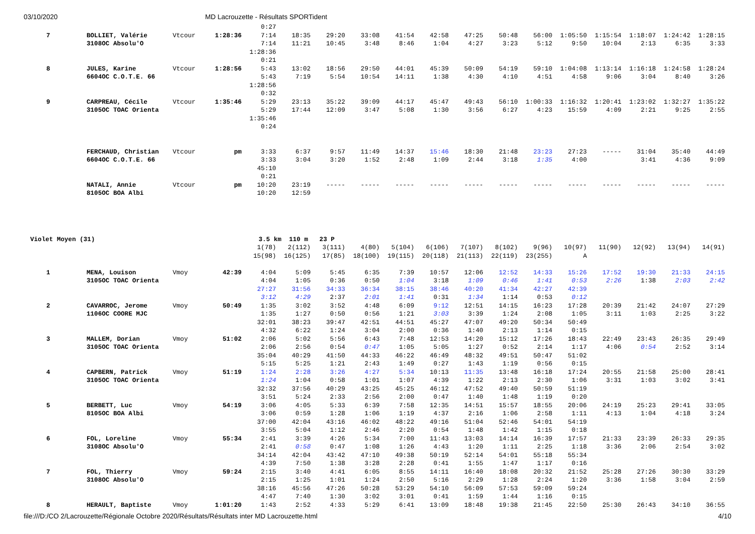03/10/2020 MD Lacrouzette - Résultats SPORTident
| | | | | 0:27 | | | | | | | | | | | | | |
| 7 | BOLLIET, Valérie | Vtcour | 1:28:36 | 7:14 | 18:35 | 29:20 | 33:08 | 41:54 | 42:58 | 47:25 | 50:48 | 56:00 | 1:05:50 | 1:15:54 | 1:18:07 | 1:24:42 | 1:28:15 |
| | 3108OC Absolu'O | | | 7:14 | 11:21 | 10:45 | 3:48 | 8:46 | 1:04 | 4:27 | 3:23 | 5:12 | 9:50 | 10:04 | 2:13 | 6:35 | 3:33 |
| | | | | 1:28:36 | | | | | | | | | | | | | |
| | | | | 0:21 | | | | | | | | | | | | | |
| 8 | JULES, Karine | Vtcour | 1:28:56 | 5:43 | 13:02 | 18:56 | 29:50 | 44:01 | 45:39 | 50:09 | 54:19 | 59:10 | 1:04:08 | 1:13:14 | 1:16:18 | 1:24:58 | 1:28:24 |
| | 6604OC C.O.T.E. 66 | | | 5:43 | 7:19 | 5:54 | 10:54 | 14:11 | 1:38 | 4:30 | 4:10 | 4:51 | 4:58 | 9:06 | 3:04 | 8:40 | 3:26 |
| | | | | 1:28:56 | | | | | | | | | | | | | |
| | | | | 0:32 | | | | | | | | | | | | | |
| 9 | CARPREAU, Cécile | Vtcour | 1:35:46 | 5:29 | 23:13 | 35:22 | 39:09 | 44:17 | 45:47 | 49:43 | 56:10 | 1:00:33 | 1:16:32 | 1:20:41 | 1:23:02 | 1:32:27 | 1:35:22 |
| | 3105OC TOAC Orienta | | | 5:29 | 17:44 | 12:09 | 3:47 | 5:08 | 1:30 | 3:56 | 6:27 | 4:23 | 15:59 | 4:09 | 2:21 | 9:25 | 2:55 |
| | | | | 1:35:46 | | | | | | | | | | | | | |
| | | | | 0:24 | | | | | | | | | | | | | |
| | FERCHAUD, Christian | Vtcour | pm | 3:33 | 6:37 | 9:57 | 11:49 | 14:37 | 15:46 | 18:30 | 21:48 | 23:23 | 27:23 | ----- | 31:04 | 35:40 | 44:49 |
| | 6604OC C.O.T.E. 66 | | | 3:33 | 3:04 | 3:20 | 1:52 | 2:48 | 1:09 | 2:44 | 3:18 | 1:35 | 4:00 | | 3:41 | 4:36 | 9:09 |
| | | | | 45:10 | | | | | | | | | | | | | |
| | | | | 0:21 | | | | | | | | | | | | | |
| | NATALI, Annie | Vtcour | pm | 10:20 | 23:19 | ----- | ----- | ----- | ----- | ----- | ----- | ----- | ----- | ----- | ----- | ----- | ----- |
| | 8105OC BOA Albi | | | 10:20 | 12:59 | | | | | | | | | | | | |
| Violet Moyen (31) | | | 3.5 km 110 m 23 P | | | | | | | | | | | | | | |
| | | | | 1(78) | 2(112) | 3(111) | 4(80) | 5(104) | 6(106) | 7(107) | 8(102) | 9(96) | 10(97) | 11(90) | 12(92) | 13(94) | 14(91) |
| | | | | 15(98) | 16(125) | 17(85) | 18(100) | 19(115) | 20(118) | 21(113) | 22(119) | 23(255) | A | | | | |
| 1 | MENA, Louison | Vmoy | 42:39 | 4:04 | 5:09 | 5:45 | 6:35 | 7:39 | 10:57 | 12:06 | 12:52 | 14:33 | 15:26 | 17:52 | 19:30 | 21:33 | 24:15 |
| | 3105OC TOAC Orienta | | | 4:04 | 1:05 | 0:36 | 0:50 | 1:04 | 3:18 | 1:09 | 0:46 | 1:41 | 0:53 | 2:26 | 1:38 | 2:03 | 2:42 |
| | | | | 27:27 | 31:56 | 34:33 | 36:34 | 38:15 | 38:46 | 40:20 | 41:34 | 42:27 | 42:39 | | | | |
| | | | | 3:12 | 4:29 | 2:37 | 2:01 | 1:41 | 0:31 | 1:34 | 1:14 | 0:53 | 0:12 | | | | |
| 2 | CAVARROC, Jerome | Vmoy | 50:49 | 1:35 | 3:02 | 3:52 | 4:48 | 6:09 | 9:12 | 12:51 | 14:15 | 16:23 | 17:28 | 20:39 | 21:42 | 24:07 | 27:29 |
| | 1106OC COORE MJC | | | 1:35 | 1:27 | 0:50 | 0:56 | 1:21 | 3:03 | 3:39 | 1:24 | 2:08 | 1:05 | 3:11 | 1:03 | 2:25 | 3:22 |
| | | | | 32:01 | 38:23 | 39:47 | 42:51 | 44:51 | 45:27 | 47:07 | 49:20 | 50:34 | 50:49 | | | | |
| | | | | 4:32 | 6:22 | 1:24 | 3:04 | 2:00 | 0:36 | 1:40 | 2:13 | 1:14 | 0:15 | | | | |
| 3 | MALLEM, Dorian | Vmoy | 51:02 | 2:06 | 5:02 | 5:56 | 6:43 | 7:48 | 12:53 | 14:20 | 15:12 | 17:26 | 18:43 | 22:49 | 23:43 | 26:35 | 29:49 |
| | 3105OC TOAC Orienta | | | 2:06 | 2:56 | 0:54 | 0:47 | 1:05 | 5:05 | 1:27 | 0:52 | 2:14 | 1:17 | 4:06 | 0:54 | 2:52 | 3:14 |
| | | | | 35:04 | 40:29 | 41:50 | 44:33 | 46:22 | 46:49 | 48:32 | 49:51 | 50:47 | 51:02 | | | | |
| | | | | 5:15 | 5:25 | 1:21 | 2:43 | 1:49 | 0:27 | 1:43 | 1:19 | 0:56 | 0:15 | | | | |
| 4 | CAPBERN, Patrick | Vmoy | 51:19 | 1:24 | 2:28 | 3:26 | 4:27 | 5:34 | 10:13 | 11:35 | 13:48 | 16:18 | 17:24 | 20:55 | 21:58 | 25:00 | 28:41 |
| | 3105OC TOAC Orienta | | | 1:24 | 1:04 | 0:58 | 1:01 | 1:07 | 4:39 | 1:22 | 2:13 | 2:30 | 1:06 | 3:31 | 1:03 | 3:02 | 3:41 |
| | | | | 32:32 | 37:56 | 40:29 | 43:25 | 45:25 | 46:12 | 47:52 | 49:40 | 50:59 | 51:19 | | | | |
| | | | | 3:51 | 5:24 | 2:33 | 2:56 | 2:00 | 0:47 | 1:40 | 1:48 | 1:19 | 0:20 | | | | |
| 5 | BERBETT, Luc | Vmoy | 54:19 | 3:06 | 4:05 | 5:33 | 6:39 | 7:58 | 12:35 | 14:51 | 15:57 | 18:55 | 20:06 | 24:19 | 25:23 | 29:41 | 33:05 |
| | 8105OC BOA Albi | | | 3:06 | 0:59 | 1:28 | 1:06 | 1:19 | 4:37 | 2:16 | 1:06 | 2:58 | 1:11 | 4:13 | 1:04 | 4:18 | 3:24 |
| | | | | 37:00 | 42:04 | 43:16 | 46:02 | 48:22 | 49:16 | 51:04 | 52:46 | 54:01 | 54:19 | | | | |
| | | | | 3:55 | 5:04 | 1:12 | 2:46 | 2:20 | 0:54 | 1:48 | 1:42 | 1:15 | 0:18 | | | | |
| 6 | FOL, Loreline | Vmoy | 55:34 | 2:41 | 3:39 | 4:26 | 5:34 | 7:00 | 11:43 | 13:03 | 14:14 | 16:39 | 17:57 | 21:33 | 23:39 | 26:33 | 29:35 |
| | 3108OC Absolu'O | | | 2:41 | 0:58 | 0:47 | 1:08 | 1:26 | 4:43 | 1:20 | 1:11 | 2:25 | 1:18 | 3:36 | 2:06 | 2:54 | 3:02 |
| | | | | 34:14 | 42:04 | 43:42 | 47:10 | 49:38 | 50:19 | 52:14 | 54:01 | 55:18 | 55:34 | | | | |
| | | | | 4:39 | 7:50 | 1:38 | 3:28 | 2:28 | 0:41 | 1:55 | 1:47 | 1:17 | 0:16 | | | | |
| 7 | FOL, Thierry | Vmoy | 59:24 | 2:15 | 3:40 | 4:41 | 6:05 | 8:55 | 14:11 | 16:40 | 18:08 | 20:32 | 21:52 | 25:28 | 27:26 | 30:30 | 33:29 |
| | 3108OC Absolu'O | | | 2:15 | 1:25 | 1:01 | 1:24 | 2:50 | 5:16 | 2:29 | 1:28 | 2:24 | 1:20 | 3:36 | 1:58 | 3:04 | 2:59 |
| | | | | 38:16 | 45:56 | 47:26 | 50:28 | 53:29 | 54:10 | 56:09 | 57:53 | 59:09 | 59:24 | | | | |
| | | | | 4:47 | 7:40 | 1:30 | 3:02 | 3:01 | 0:41 | 1:59 | 1:44 | 1:16 | 0:15 | | | | |
| 8 | HERAULT, Baptiste | Vmoy | 1:01:20 | 1:43 | 2:52 | 4:33 | 5:29 | 6:41 | 13:09 | 18:48 | 19:38 | 21:45 | 22:50 | 25:30 | 26:43 | 34:10 | 36:55 |
file:///D:/CO 2/Lacrouzette/Régionale Octobre 2020/Résultats/Résultats inter MD Lacrouzette.html 4/10